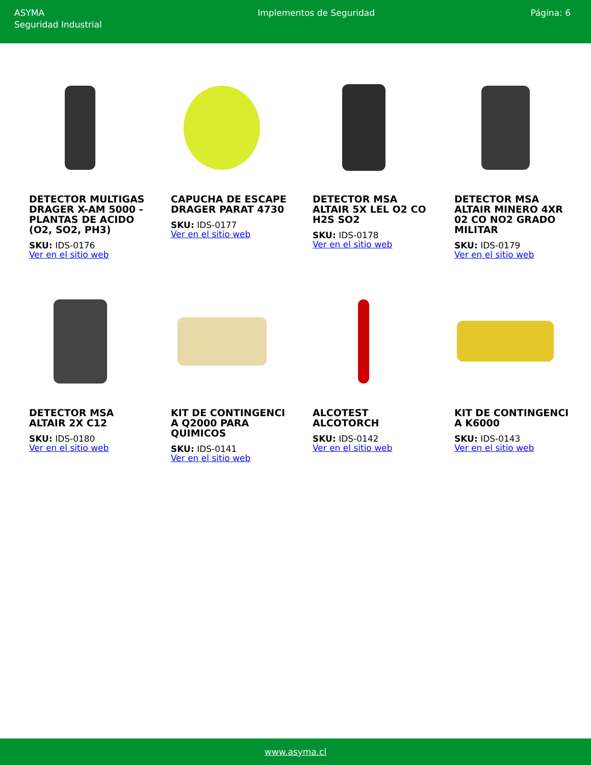ASYMA
Seguridad Industrial
Implementos de Seguridad Página: 6
DETECTOR MULTIGAS DRAGER X-AM 5000 - PLANTAS DE ACIDO (O2, SO2, PH3)
SKU: IDS-0176
Ver en el sitio web
CAPUCHA DE ESCAPE DRAGER PARAT 4730
SKU: IDS-0177
Ver en el sitio web
DETECTOR MSA ALTAIR 5X LEL O2 CO H2S SO2
SKU: IDS-0178
Ver en el sitio web
DETECTOR MSA ALTAIR MINERO 4XR 02 CO NO2 GRADO MILITAR
SKU: IDS-0179
Ver en el sitio web
DETECTOR MSA ALTAIR 2X C12
SKU: IDS-0180
Ver en el sitio web
KIT DE CONTINGENCI A Q2000 PARA QUIMICOS
SKU: IDS-0141
Ver en el sitio web
ALCOTEST ALCOTORCH
SKU: IDS-0142
Ver en el sitio web
KIT DE CONTINGENCI A K6000
SKU: IDS-0143
Ver en el sitio web
www.asyma.cl